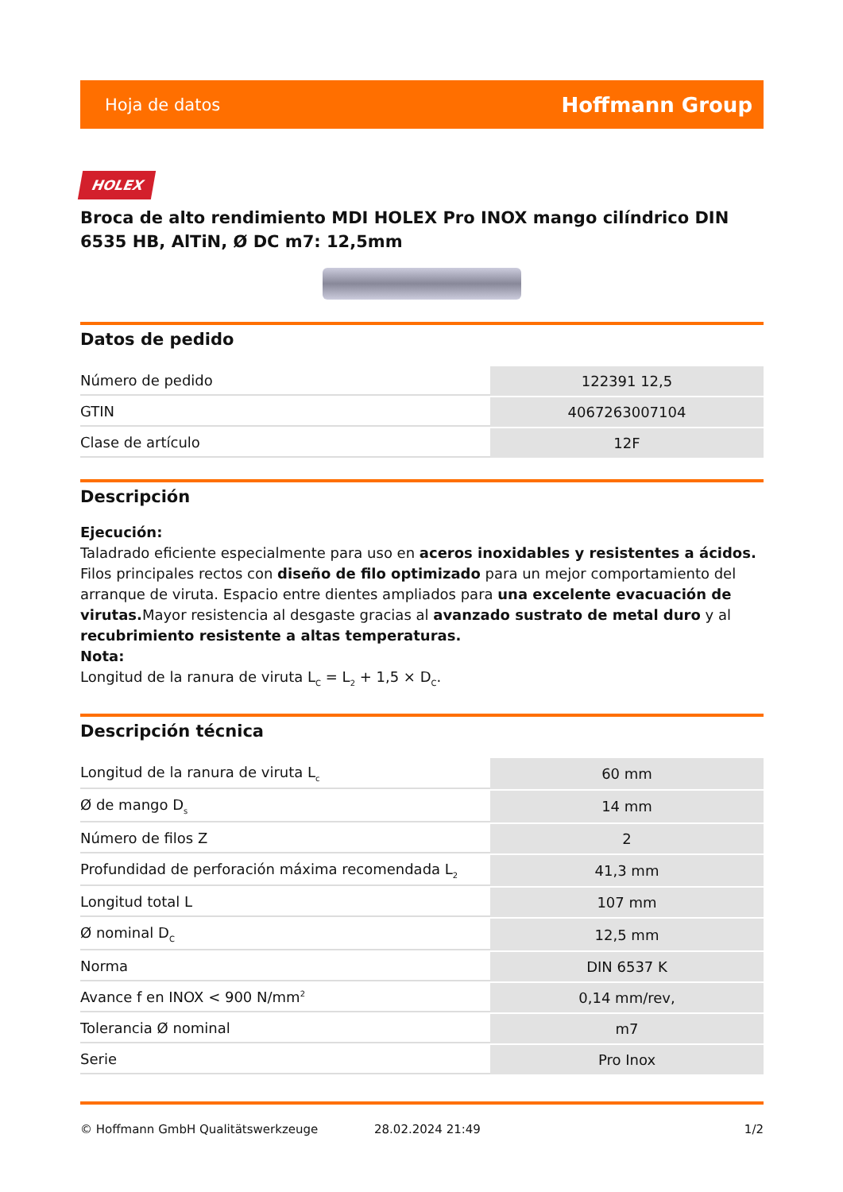Hoja de datos Hoffmann Group
HOLEX
Broca de alto rendimiento MDI HOLEX Pro INOX mango cilíndrico DIN 6535 HB, AlTiN, Ø DC m7: 12,5mm
Datos de pedido
| Número de pedido | 122391 12,5 |
| GTIN | 4067263007104 |
| Clase de artículo | 12F |
Descripción
Ejecución:
Taladrado eficiente especialmente para uso en aceros inoxidables y resistentes a ácidos. Filos principales rectos con diseño de filo optimizado para un mejor comportamiento del arranque de viruta. Espacio entre dientes ampliados para una excelente evacuación de virutas. Mayor resistencia al desgaste gracias al avanzado sustrato de metal duro y al recubrimiento resistente a altas temperaturas.
Nota:
Longitud de la ranura de viruta L<sub>C</sub> = L<sub>2</sub> + 1,5 × D<sub>C</sub>.
Descripción técnica
| Longitud de la ranura de viruta L<sub>c</sub> | 60 mm |
| Ø de mango D<sub>s</sub> | 14 mm |
| Número de filos Z | 2 |
| Profundidad de perforación máxima recomendada L<sub>2</sub> | 41,3 mm |
| Longitud total L | 107 mm |
| Ø nominal D<sub>C</sub> | 12,5 mm |
| Norma | DIN 6537 K |
| Avance f en INOX < 900 N/mm<sup>2</sup> | 0,14 mm/rev, |
| Tolerancia Ø nominal | m7 |
| Serie | Pro Inox |
© Hoffmann GmbH Qualitätswerkzeuge 28.02.2024 21:49 1/2